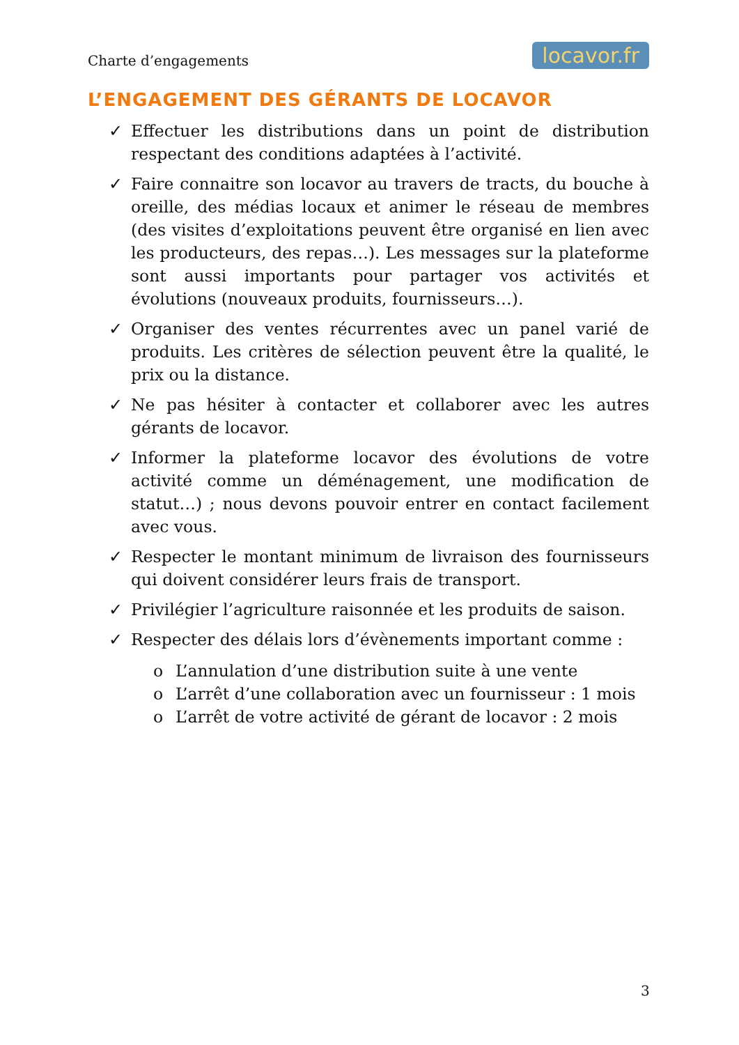Charte d’engagements locavor.fr
L’ENGAGEMENT DES GÉRANTS DE LOCAVOR
✓ Effectuer les distributions dans un point de distribution respectant des conditions adaptées à l’activité.
✓ Faire connaitre son locavor au travers de tracts, du bouche à oreille, des médias locaux et animer le réseau de membres (des visites d’exploitations peuvent être organisé en lien avec les producteurs, des repas…). Les messages sur la plateforme sont aussi importants pour partager vos activités et évolutions (nouveaux produits, fournisseurs…).
✓ Organiser des ventes récurrentes avec un panel varié de produits. Les critères de sélection peuvent être la qualité, le prix ou la distance.
✓ Ne pas hésiter à contacter et collaborer avec les autres gérants de locavor.
✓ Informer la plateforme locavor des évolutions de votre activité comme un déménagement, une modification de statut…) ; nous devons pouvoir entrer en contact facilement avec vous.
✓ Respecter le montant minimum de livraison des fournisseurs qui doivent considérer leurs frais de transport.
✓ Privilégier l’agriculture raisonnée et les produits de saison.
✓ Respecter des délais lors d’évènements important comme :
o L’annulation d’une distribution suite à une vente
o L’arrêt d’une collaboration avec un fournisseur : 1 mois
o L’arrêt de votre activité de gérant de locavor : 2 mois
3